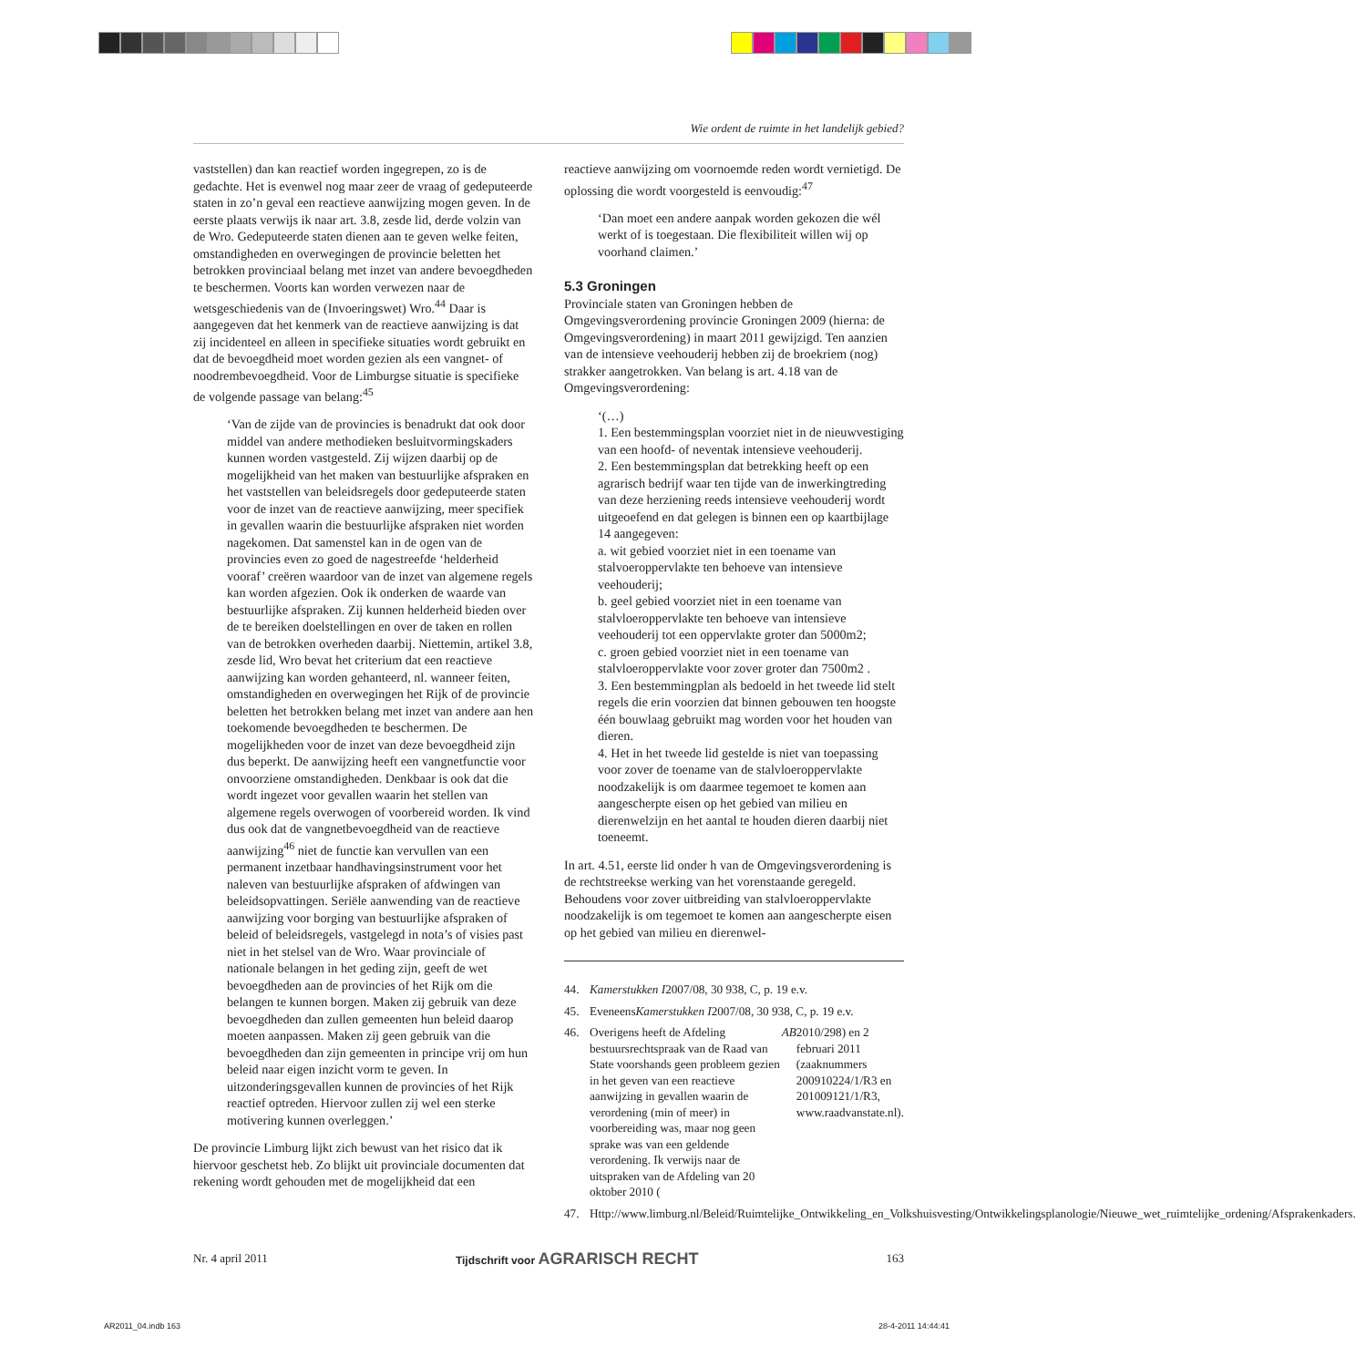Wie ordent de ruimte in het landelijk gebied?
vaststellen) dan kan reactief worden ingegrepen, zo is de gedachte. Het is evenwel nog maar zeer de vraag of gedeputeerde staten in zo’n geval een reactieve aanwijzing mogen geven. In de eerste plaats verwijs ik naar art. 3.8, zesde lid, derde volzin van de Wro. Gedeputeerde staten dienen aan te geven welke feiten, omstandigheden en overwegingen de provincie beletten het betrokken provinciaal belang met inzet van andere bevoegdheden te beschermen. Voorts kan worden verwezen naar de wetsgeschiedenis van de (Invoeringswet) Wro.<sup>44</sup> Daar is aangegeven dat het kenmerk van de reactieve aanwijzing is dat zij incidenteel en alleen in specifieke situaties wordt gebruikt en dat de bevoegdheid moet worden gezien als een vangnet- of noodrembevoegdheid. Voor de Limburgse situatie is specifieke de volgende passage van belang:<sup>45</sup>
‘Van de zijde van de provincies is benadrukt dat ook door middel van andere methodieken besluitvormingskaders kunnen worden vastgesteld. Zij wijzen daarbij op de mogelijkheid van het maken van bestuurlijke afspraken en het vaststellen van beleidsregels door gedeputeerde staten voor de inzet van de reactieve aanwijzing, meer specifiek in gevallen waarin die bestuurlijke afspraken niet worden nagekomen. Dat samenstel kan in de ogen van de provincies even zo goed de nagestreefde ‘helderheid vooraf’ creëren waardoor van de inzet van algemene regels kan worden afgezien. Ook ik onderken de waarde van bestuurlijke afspraken. Zij kunnen helderheid bieden over de te bereiken doelstellingen en over de taken en rollen van de betrokken overheden daarbij. Niettemin, artikel 3.8, zesde lid, Wro bevat het criterium dat een reactieve aanwijzing kan worden gehanteerd, nl. wanneer feiten, omstandigheden en overwegingen het Rijk of de provincie beletten het betrokken belang met inzet van andere aan hen toekomende bevoegdheden te beschermen. De mogelijkheden voor de inzet van deze bevoegdheid zijn dus beperkt. De aanwijzing heeft een vangnetfunctie voor onvoorziene omstandigheden. Denkbaar is ook dat die wordt ingezet voor gevallen waarin het stellen van algemene regels overwogen of voorbereid worden. Ik vind dus ook dat de vangnetbevoegdheid van de reactieve aanwijzing<sup>46</sup> niet de functie kan vervullen van een permanent inzetbaar handhavingsinstrument voor het naleven van bestuurlijke afspraken of afdwingen van beleidsopvattingen. Seriële aanwending van de reactieve aanwijzing voor borging van bestuurlijke afspraken of beleid of beleidsregels, vastgelegd in nota’s of visies past niet in het stelsel van de Wro. Waar provinciale of nationale belangen in het geding zijn, geeft de wet bevoegdheden aan de provincies of het Rijk om die belangen te kunnen borgen. Maken zij gebruik van deze bevoegdheden dan zullen gemeenten hun beleid daarop moeten aanpassen. Maken zij geen gebruik van die bevoegdheden dan zijn gemeenten in principe vrij om hun beleid naar eigen inzicht vorm te geven. In uitzonderingsgevallen kunnen de provincies of het Rijk reactief optreden. Hiervoor zullen zij wel een sterke motivering kunnen overleggen.’
De provincie Limburg lijkt zich bewust van het risico dat ik hiervoor geschetst heb. Zo blijkt uit provinciale documenten dat rekening wordt gehouden met de mogelijkheid dat een
reactieve aanwijzing om voornoemde reden wordt vernietigd. De oplossing die wordt voorgesteld is eenvoudig:<sup>47</sup>
‘Dan moet een andere aanpak worden gekozen die wél werkt of is toegestaan. Die flexibiliteit willen wij op voorhand claimen.’
5.3 Groningen
Provinciale staten van Groningen hebben de Omgevingsverordening provincie Groningen 2009 (hierna: de Omgevingsverordening) in maart 2011 gewijzigd. Ten aanzien van de intensieve veehouderij hebben zij de broekriem (nog) strakker aangetrokken. Van belang is art. 4.18 van de Omgevingsverordening:
‘(…)
1. Een bestemmingsplan voorziet niet in de nieuwvestiging van een hoofd- of neventak intensieve veehouderij.
2. Een bestemmingsplan dat betrekking heeft op een agrarisch bedrijf waar ten tijde van de inwerkingtreding van deze herziening reeds intensieve veehouderij wordt uitgeoefend en dat gelegen is binnen een op kaartbijlage 14 aangegeven:
a. wit gebied voorziet niet in een toename van stalvoeroppervlakte ten behoeve van intensieve veehouderij;
b. geel gebied voorziet niet in een toename van stalvloeroppervlakte ten behoeve van intensieve veehouderij tot een oppervlakte groter dan 5000m2;
c. groen gebied voorziet niet in een toename van stalvloeroppervlakte voor zover groter dan 7500m2 .
3. Een bestemmingplan als bedoeld in het tweede lid stelt regels die erin voorzien dat binnen gebouwen ten hoogste één bouwlaag gebruikt mag worden voor het houden van dieren.
4. Het in het tweede lid gestelde is niet van toepassing voor zover de toename van de stalvloeroppervlakte noodzakelijk is om daarmee tegemoet te komen aan aangescherpte eisen op het gebied van milieu en dierenwelzijn en het aantal te houden dieren daarbij niet toeneemt.
In art. 4.51, eerste lid onder h van de Omgevingsverordening is de rechtstreekse werking van het vorenstaande geregeld. Behoudens voor zover uitbreiding van stalvloeroppervlakte noodzakelijk is om tegemoet te komen aan aangescherpte eisen op het gebied van milieu en dierenwel-
44. Kamerstukken I 2007/08, 30 938, C, p. 19 e.v.
45. Eveneens Kamerstukken I 2007/08, 30 938, C, p. 19 e.v.
46. Overigens heeft de Afdeling bestuursrechtspraak van de Raad van State voorshands geen probleem gezien in het geven van een reactieve aanwijzing in gevallen waarin de verordening (min of meer) in voorbereiding was, maar nog geen sprake was van een geldende verordening. Ik verwijs naar de uitspraken van de Afdeling van 20 oktober 2010 (AB 2010/298) en 2 februari 2011 (zaaknummers 200910224/1/R3 en 201009121/1/R3, www.raadvanstate.nl).
47. Http://www.limburg.nl/Beleid/Ruimtelijke_Ontwikkeling_en_Volkshuisvesting/Ontwikkelingsplanologie/Nieuwe_wet_ruimtelijke_ordening/Afsprakenkaders.
Nr. 4 april 2011 Tijdschrift voor AGRARISCH RECHT 163
AR2011_04.indb 163 28-4-2011 14:44:41